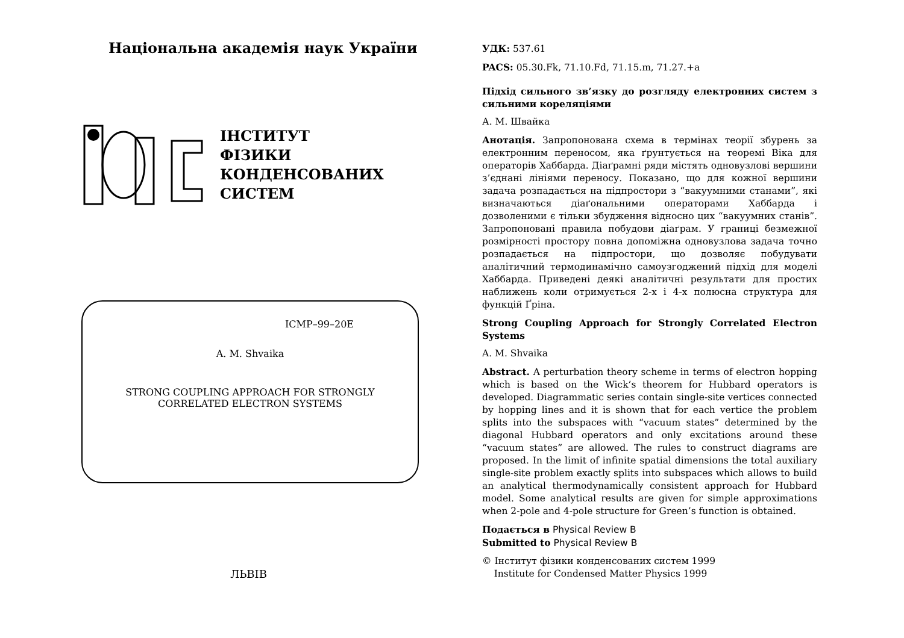Національна академія наук України
ІНСТИТУТ
ФІЗИКИ
КОНДЕНСОВАНИХ
СИСТЕМ
ICMP–99–20E
A. M. Shvaika
STRONG COUPLING APPROACH FOR STRONGLY
CORRELATED ELECTRON SYSTEMS
ЛЬВІВ
УДК: 537.61
PACS: 05.30.Fk, 71.10.Fd, 71.15.m, 71.27.+a
Підхід сильного зв’язку до розгляду електронних систем з сильними кореляціями
А. М. Швайка
Анотація. Запропонована схема в термінах теорії збурень за електронним переносом, яка ґрунтується на теоремі Віка для операторів Хаббарда. Діаґрамні ряди містять одновузлові вершини з’єднані лініями переносу. Показано, що для кожної вершини задача розпадається на підпростори з “вакуумними станами”, які визначаються діаґональними операторами Хаббарда і дозволеними є тільки збудження відносно цих “вакуумних станів”. Запропоновані правила побудови діаґрам. У границі безмежної розмірності простору повна допоміжна одновузлова задача точно розпадається на підпростори, що дозволяє побудувати аналітичний термодинамічно самоузгоджений підхід для моделі Хаббарда. Приведені деякі аналітичні результати для простих наближень коли отримується 2-х і 4-х полюсна структура для функцій Ґріна.
Strong Coupling Approach for Strongly Correlated Electron Systems
A. M. Shvaika
Abstract. A perturbation theory scheme in terms of electron hopping which is based on the Wick’s theorem for Hubbard operators is developed. Diagrammatic series contain single-site vertices connected by hopping lines and it is shown that for each vertice the problem splits into the subspaces with “vacuum states” determined by the diagonal Hubbard operators and only excitations around these “vacuum states” are allowed. The rules to construct diagrams are proposed. In the limit of infinite spatial dimensions the total auxiliary single-site problem exactly splits into subspaces which allows to build an analytical thermodynamically consistent approach for Hubbard model. Some analytical results are given for simple approximations when 2-pole and 4-pole structure for Green’s function is obtained.
Подається в Physical Review B
Submitted to Physical Review B
© Інститут фізики конденсованих систем 1999
Institute for Condensed Matter Physics 1999